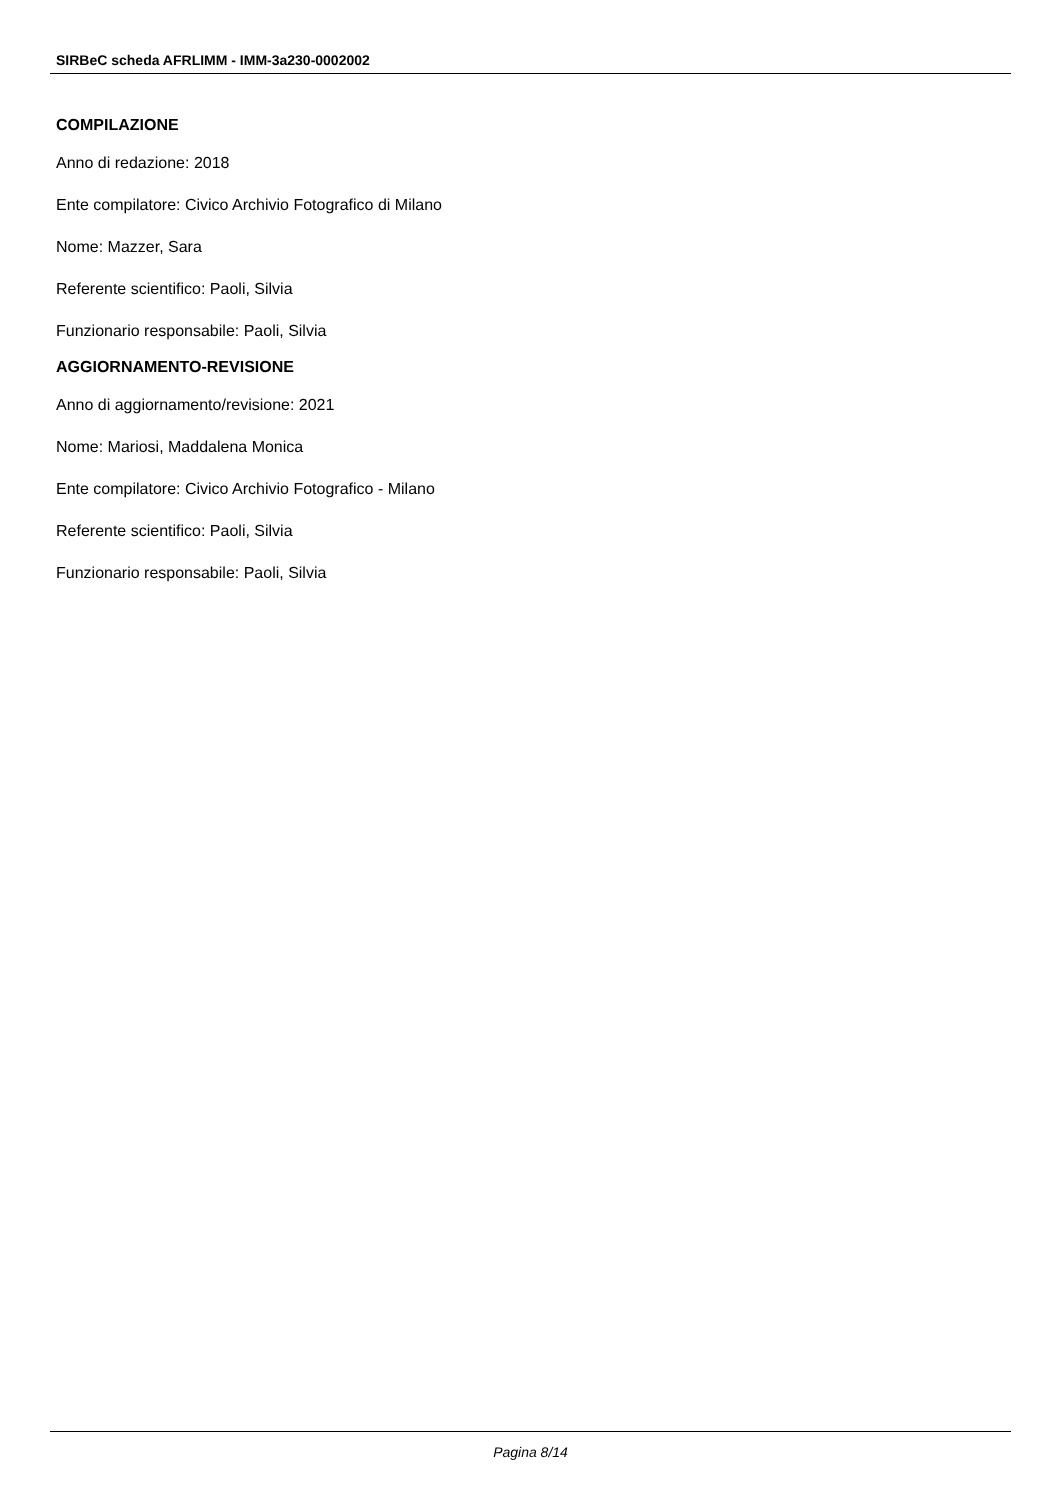SIRBeC scheda AFRLIMM - IMM-3a230-0002002
COMPILAZIONE
Anno di redazione: 2018
Ente compilatore: Civico Archivio Fotografico di Milano
Nome: Mazzer, Sara
Referente scientifico: Paoli, Silvia
Funzionario responsabile: Paoli, Silvia
AGGIORNAMENTO-REVISIONE
Anno di aggiornamento/revisione: 2021
Nome: Mariosi, Maddalena Monica
Ente compilatore: Civico Archivio Fotografico - Milano
Referente scientifico: Paoli, Silvia
Funzionario responsabile: Paoli, Silvia
Pagina 8/14